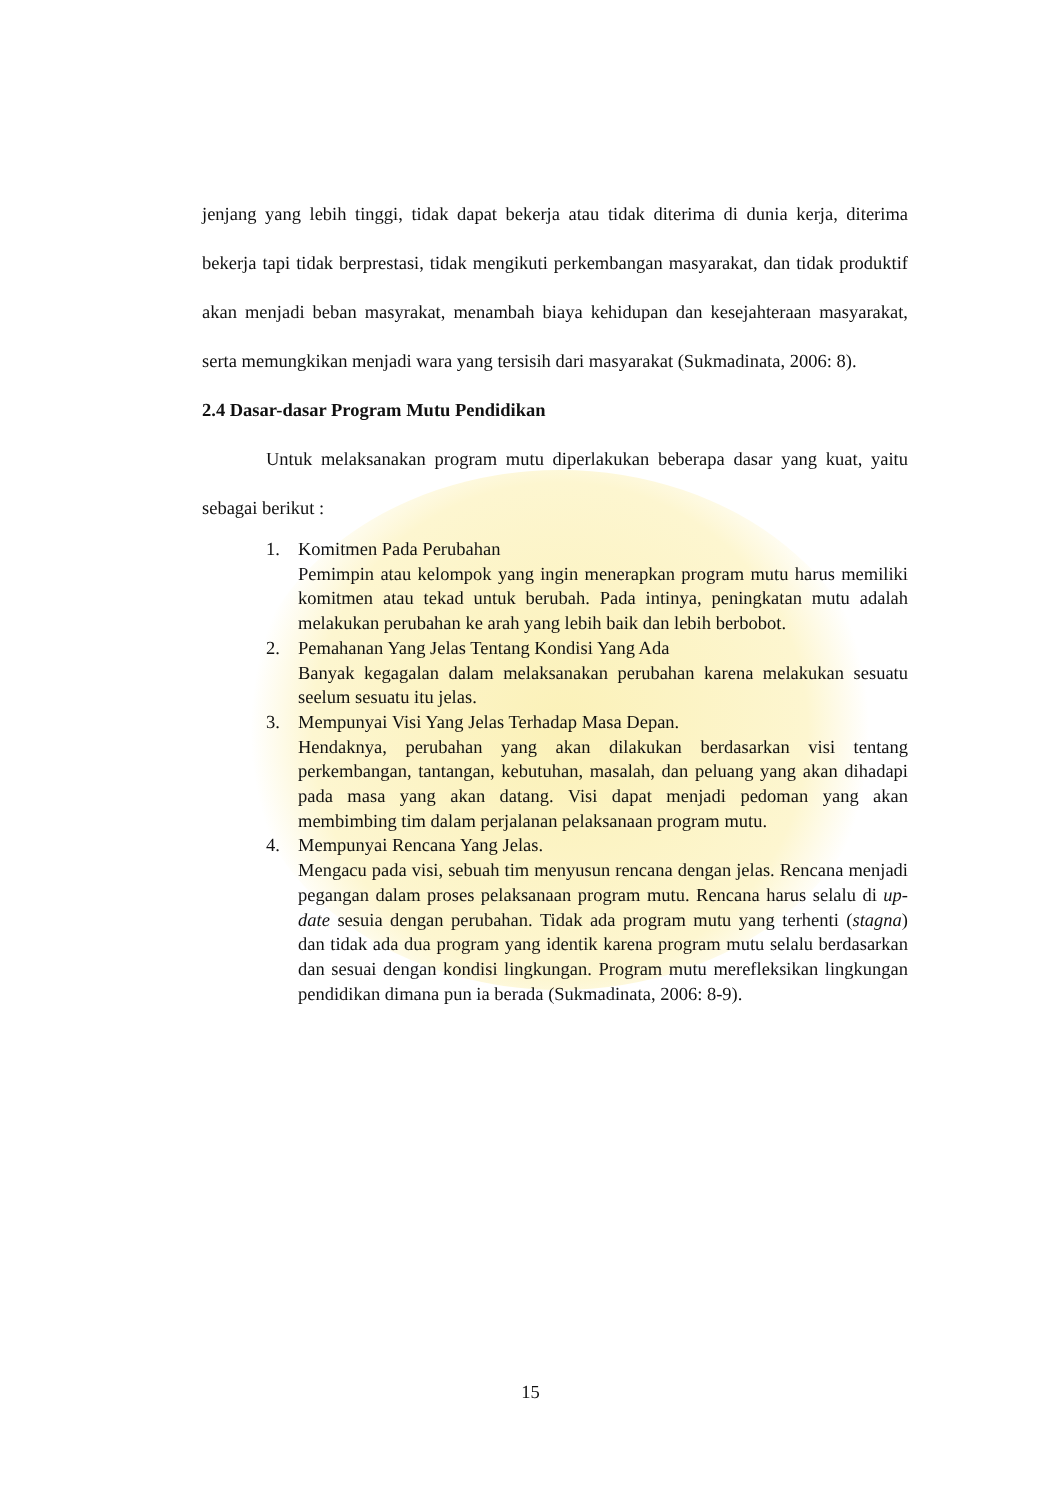jenjang yang lebih tinggi, tidak dapat bekerja atau tidak diterima di dunia kerja, diterima bekerja tapi tidak berprestasi, tidak mengikuti perkembangan masyarakat, dan tidak produktif akan menjadi beban masyrakat, menambah biaya kehidupan dan kesejahteraan masyarakat, serta memungkikan menjadi wara yang tersisih dari masyarakat (Sukmadinata, 2006: 8).
2.4 Dasar-dasar Program Mutu Pendidikan
Untuk melaksanakan program mutu diperlakukan beberapa dasar yang kuat, yaitu sebagai berikut :
1. Komitmen Pada Perubahan
Pemimpin atau kelompok yang ingin menerapkan program mutu harus memiliki komitmen atau tekad untuk berubah. Pada intinya, peningkatan mutu adalah melakukan perubahan ke arah yang lebih baik dan lebih berbobot.
2. Pemahanan Yang Jelas Tentang Kondisi Yang Ada
Banyak kegagalan dalam melaksanakan perubahan karena melakukan sesuatu seelum sesuatu itu jelas.
3. Mempunyai Visi Yang Jelas Terhadap Masa Depan.
Hendaknya, perubahan yang akan dilakukan berdasarkan visi tentang perkembangan, tantangan, kebutuhan, masalah, dan peluang yang akan dihadapi pada masa yang akan datang. Visi dapat menjadi pedoman yang akan membimbing tim dalam perjalanan pelaksanaan program mutu.
4. Mempunyai Rencana Yang Jelas.
Mengacu pada visi, sebuah tim menyusun rencana dengan jelas. Rencana menjadi pegangan dalam proses pelaksanaan program mutu. Rencana harus selalu di up-date sesuia dengan perubahan. Tidak ada program mutu yang terhenti (stagna) dan tidak ada dua program yang identik karena program mutu selalu berdasarkan dan sesuai dengan kondisi lingkungan. Program mutu merefleksikan lingkungan pendidikan dimana pun ia berada (Sukmadinata, 2006: 8-9).
15